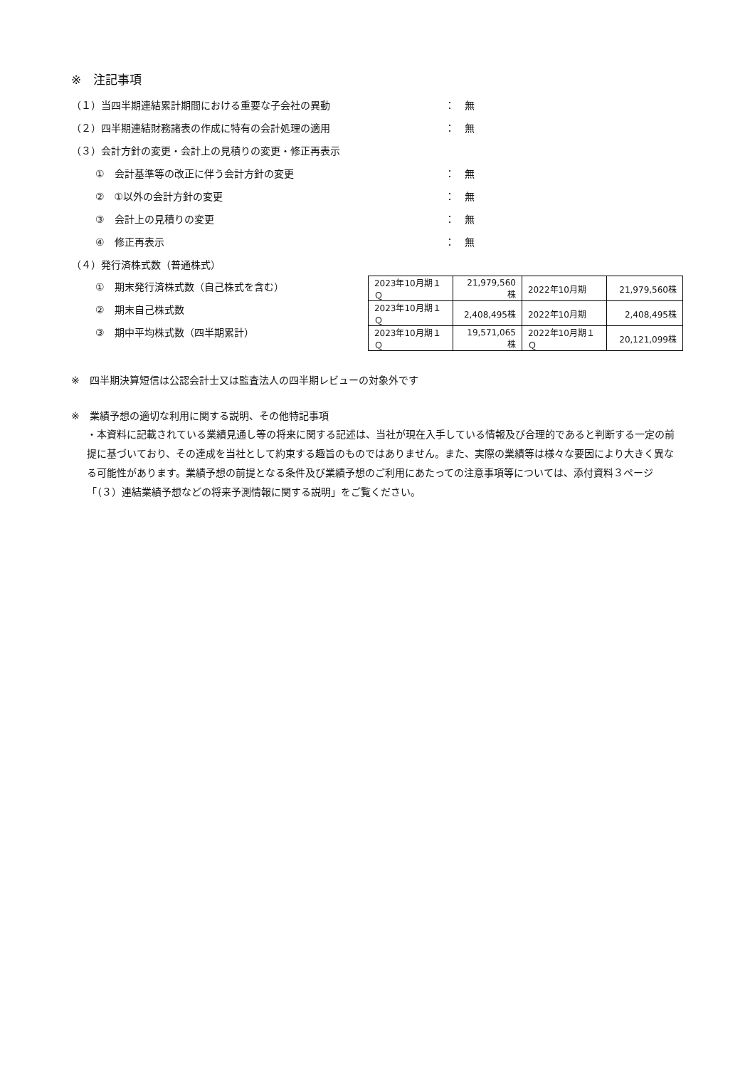※　注記事項
（１）当四半期連結累計期間における重要な子会社の異動 ： 無
（２）四半期連結財務諸表の作成に特有の会計処理の適用 ： 無
（３）会計方針の変更・会計上の見積りの変更・修正再表示
①　会計基準等の改正に伴う会計方針の変更 ： 無
②　①以外の会計方針の変更 ： 無
③　会計上の見積りの変更 ： 無
④　修正再表示 ： 無
（４）発行済株式数（普通株式）
①　期末発行済株式数（自己株式を含む）
②　期末自己株式数
③　期中平均株式数（四半期累計）
| 2023年10月期１Ｑ | 21,979,560株 | 2022年10月期 | 21,979,560株 |
| 2023年10月期１Ｑ | 2,408,495株 | 2022年10月期 | 2,408,495株 |
| 2023年10月期１Ｑ | 19,571,065株 | 2022年10月期１Ｑ | 20,121,099株 |
※　四半期決算短信は公認会計士又は監査法人の四半期レビューの対象外です
※　業績予想の適切な利用に関する説明、その他特記事項
・本資料に記載されている業績見通し等の将来に関する記述は、当社が現在入手している情報及び合理的であると判断する一定の前提に基づいており、その達成を当社として約束する趣旨のものではありません。また、実際の業績等は様々な要因により大きく異なる可能性があります。業績予想の前提となる条件及び業績予想のご利用にあたっての注意事項等については、添付資料３ページ「（３）連結業績予想などの将来予測情報に関する説明」をご覧ください。